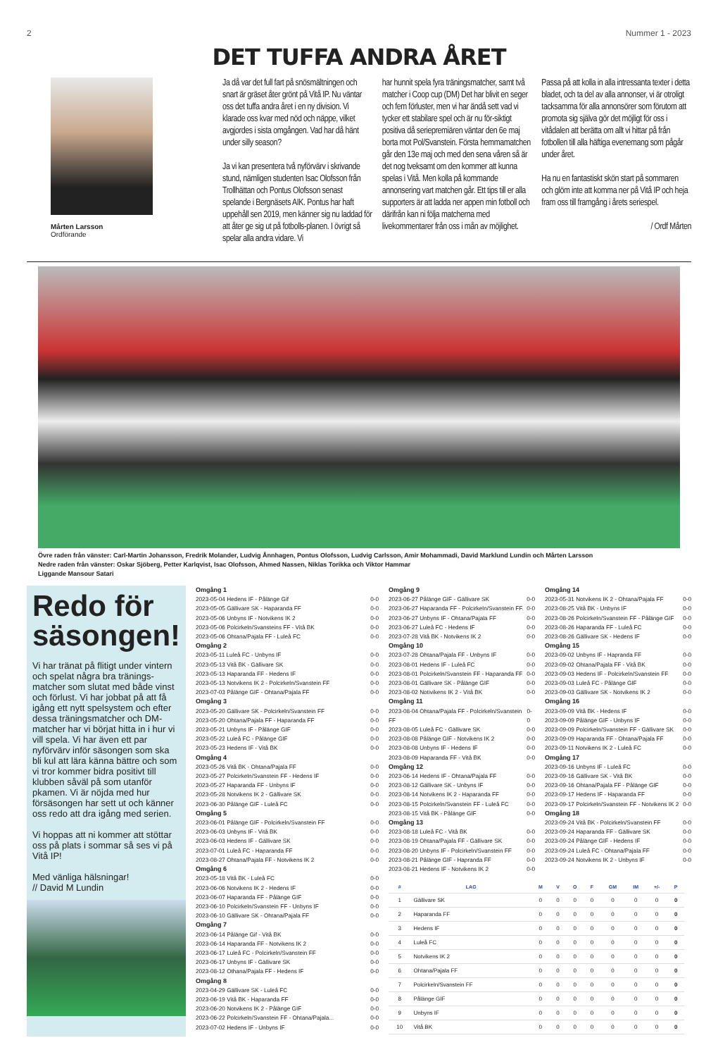2 Nummer 1 - 2023
DET TUFFA ANDRA ÅRET
Mårten Larsson
Ordförande
Ja då var det full fart på snösmältningen och snart är gräset åter grönt på Vitå IP. Nu väntar oss det tuffa andra året i en ny division. Vi klarade oss kvar med nöd och näppe, vilket avgjordes i sista omgången. Vad har då hänt under silly season?
Ja vi kan presentera två nyförvärv i skrivande stund, nämligen studenten Isac Olofsson från Trollhättan och Pontus Olofsson senast spelande i Bergnäsets AIK. Pontus har haft uppehåll sen 2019, men känner sig nu laddad för att åter ge sig ut på fotbolls-planen. I övrigt så spelar alla andra vidare. Vi
har hunnit spela fyra träningsmatcher, samt två matcher i Coop cup (DM) Det har blivit en seger och fem förluster, men vi har ändå sett vad vi tycker ett stabilare spel och är nu för-siktigt positiva då seriepremiären väntar den 6e maj borta mot Pol/Svanstein. Första hemmamatchen går den 13e maj och med den sena våren så är det nog tveksamt om den kommer att kunna spelas i Vitå. Men kolla på kommande annonsering vart matchen går. Ett tips till er alla supporters är att ladda ner appen min fotboll och därifrån kan ni följa matcherna med livekommentarer från oss i mån av möjlighet.
Passa på att kolla in alla intressanta texter i detta bladet, och ta del av alla annonser, vi är otroligt tacksamma för alla annonsörer som förutom att promota sig själva gör det möjligt för oss i vitådalen att berätta om allt vi hittar på från fotbollen till alla häftiga evenemang som pågår under året.
Ha nu en fantastiskt skön start på sommaren och glöm inte att komma ner på Vitå IP och heja fram oss till framgång i årets seriespel.
/ Ordf Mårten
Övre raden från vänster: Carl-Martin Johansson, Fredrik Molander, Ludvig Ånnhagen, Pontus Olofsson, Ludvig Carlsson, Amir Mohammadi, David Marklund Lundin och Mårten Larsson
Nedre raden från vänster: Oskar Sjöberg, Petter Karlqvist, Isac Olofsson, Ahmed Nassen, Niklas Torikka och Viktor Hammar
Liggande Mansour Satari
Redo för säsongen!
Vi har tränat på flitigt under vintern och spelat några bra tränings-matcher som slutat med både vinst och förlust. Vi har jobbat på att få igång ett nytt spelsystem och efter dessa träningsmatcher och DM-matcher har vi börjat hitta in i hur vi vill spela. Vi har även ett par nyförvärv inför säsongen som ska bli kul att lära känna bättre och som vi tror kommer bidra positivt till klubben såväl på som utanför pkamen. Vi är nöjda med hur försäsongen har sett ut och känner oss redo att dra igång med serien.
Vi hoppas att ni kommer att stöttar oss på plats i sommar så ses vi på Vitå IP!
Med vänliga hälsningar!
// David M Lundin
Omgång 1
2023-05-04 Hedens IF - Pålänge Gif 0-0
2023-05-05 Gällivare SK - Haparanda FF 0-0
2023-05-06 Unbyns IF - Notvikens IK 2 0-0
2023-05-06 Polcirkeln/Svansteins FF - Vitå BK 0-0
2023-05-06 Ohtana/Pajala FF - Luleå FC 0-0
Omgång 2
2023-05-11 Luleå FC - Unbyns IF 0-0
2023-05-13 Vitå BK - Gällivare SK 0-0
2023-05-13 Haparanda FF - Hedens IF 0-0
2023-05-13 Notvikens IK 2 - Polcirkeln/Svanstein FF 0-0
2023-07-03 Pålänge GIF - Ohtana/Pajala FF 0-0
Omgång 3
2023-05-20 Gällivare SK - Polcirkeln/Svanstein FF 0-0
2023-05-20 Ohtana/Pajala FF - Haparanda FF 0-0
2023-05-21 Unbyns IF - Pålänge GIF 0-0
2023-05-22 Luleå FC - Pålänge GIF 0-0
2023-05-23 Hedens IF - Vitå BK 0-0
Omgång 4
2023-05-26 Vitå BK - Ohtana/Pajala FF 0-0
2023-05-27 Polcirkeln/Svanstein FF - Hedens IF 0-0
2023-05-27 Haparanda FF - Unbyns IF 0-0
2023-05-28 Notvikens IK 2 - Gällivare SK 0-0
2023-06-30 Pålänge GIF - Luleå FC 0-0
Omgång 5
2023-06-01 Pålänge GIF - Polcirkeln/Svanstein FF 0-0
2023-06-03 Unbyns IF - Vitå BK 0-0
2023-06-03 Hedens IF - Gällivare SK 0-0
2023-07-01 Luleå FC - Haparanda FF 0-0
2023-08-27 Ohtana/Pajala FF - Notvikens IK 2 0-0
Omgång 6
2023-05-18 Vitå BK - Luleå FC 0-0
2023-06-06 Notvikens IK 2 - Hedens IF 0-0
2023-06-07 Haparanda FF - Pålänge GIF 0-0
2023-06-10 Polcirkeln/Svanstein FF - Unbyns IF 0-0
2023-06-10 Gällivare SK - Ohtana/Pajala FF 0-0
Omgång 7
2023-06-14 Pålänge Gif - Vitå BK 0-0
2023-06-14 Haparanda FF - Notvikens IK 2 0-0
2023-06-17 Luleå FC - Polcirkeln/Svanstein FF 0-0
2023-06-17 Unbyns IF - Gällivare SK 0-0
2023-08-12 Othana/Pajala FF - Hedens IF 0-0
Omgång 8
2023-04-29 Gällivare SK - Luleå FC 0-0
2023-06-19 Vitå BK - Haparanda FF 0-0
2023-06-20 Notvikens IK 2 - Pålänge GIF 0-0
2023-06-22 Polcirkeln/Svanstein FF - Ohtana/Pajala... 0-0
2023-07-02 Hedens IF - Unbyns IF 0-0
Omgång 9
2023-06-27 Pålänge GIF - Gällivare SK 0-0
2023-06-27 Haparanda FF - Polcirkeln/Svanstein FF. 0-0
2023-06-27 Unbyns IF - Ohtana/Pajala FF 0-0
2023-06-27 Luleå FC - Hedens IF 0-0
2023-07-28 Vitå BK - Notvikens IK 2 0-0
Omgång 10
2023-07-28 Ohtana/Pajala FF - Unbyns IF 0-0
2023-08-01 Hedens IF - Luleå FC 0-0
2023-08-01 Polcirkeln/Svanstein FF - Haparanda FF 0-0
2023-08-01 Gällivare SK - Pålänge GIF 0-0
2023-08-02 Notivikens IK 2 - Vitå BK 0-0
Omgång 11
2023-08-04 Ohtana/Pajala FF - Polcirkeln/Svanstein FF 0-0
2023-08-05 Luleå FC - Gällivare SK 0-0
2023-08-08 Pålänge GIF - Notvikens IK 2 0-0
2023-08-08 Unbyns IF - Hedens IF 0-0
2023-08-09 Haparanda FF - Vitå BK 0-0
Omgång 12
2023-06-14 Hedens IF - Ohtana/Pajala FF 0-0
2023-08-12 Gällivare SK - Unbyns IF 0-0
2023-08-14 Notvikens IK 2 - Haparanda FF 0-0
2023-08-15 Polcirkeln/Svanstein FF - Luleå FC 0-0
2023-08-15 Vitå BK - Pålänge GIF 0-0
Omgång 13
2023-08-18 Luleå FC - Vitå BK 0-0
2023-08-19 Ohtana/Pajala FF - Gällivare SK 0-0
2023-08-20 Unbyns IF - Polcirkeln/Svanstein FF 0-0
2023-08-21 Pålänge GIF - Hapranda FF 0-0
2023-08-21 Hedens IF - Notvikens IK 2 0-0
Omgång 14
2023-05-31 Notvikens IK 2 - Ohtana/Pajala FF 0-0
2023-08-25 Vitå BK - Unbyns IF 0-0
2023-08-26 Polcirkeln/Svanstein FF - Pålänge GIF 0-0
2023-08-26 Haparanda FF - Luleå FC 0-0
2023-08-26 Gällivare SK - Hedens IF 0-0
Omgång 15
2023-09-02 Unbyns IF - Hapranda FF 0-0
2023-09-02 Ohtana/Pajala FF - Vitå BK 0-0
2023-09-03 Hedens IF - Polcirkeln/Svanstein FF 0-0
2023-09-03 Luleå FC - Pålänge GIF 0-0
2023-09-03 Gällivare SK - Notvikens IK 2 0-0
Omgång 16
2023-09-09 Vitå BK - Hedens IF 0-0
2023-09-09 Pålänge GIF - Unbyns IF 0-0
2023-09-09 Polcirkeln/Svanstein FF - Gällivare SK 0-0
2023-09-09 Haparanda FF - Ohtana/Pajala FF 0-0
2023-09-11 Notvikens IK 2 - Luleå FC 0-0
Omgång 17
2023-09-16 Unbyns IF - Luleå FC 0-0
2023-09-16 Gällivare SK - Vitå BK 0-0
2023-09-16 Ohtana/Pajala FF - Pålänge GIF 0-0
2023-09-17 Hedens IF - Haparanda FF 0-0
2023-09-17 Polcirkeln/Svanstein FF - Notvikens IK 2 0-0
Omgång 18
2023-09-24 Vitå BK - Polcirkeln/Svanstein FF 0-0
2023-09-24 Haparanda FF - Gällivare SK 0-0
2023-09-24 Pålänge GIF - Hedens IF 0-0
2023-09-24 Luleå FC - Ohtana/Pajala FF 0-0
2023-09-24 Notvikens IK 2 - Unbyns IF 0-0
| # | LAG | M | V | O | F | GM | IM | +/- | P |
| --- | --- | --- | --- | --- | --- | --- | --- | --- | --- |
| 1 | Gällivare SK | 0 | 0 | 0 | 0 | 0 | 0 | 0 | 0 |
| 2 | Haparanda FF | 0 | 0 | 0 | 0 | 0 | 0 | 0 | 0 |
| 3 | Hedens IF | 0 | 0 | 0 | 0 | 0 | 0 | 0 | 0 |
| 4 | Luleå FC | 0 | 0 | 0 | 0 | 0 | 0 | 0 | 0 |
| 5 | Notvikens IK 2 | 0 | 0 | 0 | 0 | 0 | 0 | 0 | 0 |
| 6 | Ohtana/Pajala FF | 0 | 0 | 0 | 0 | 0 | 0 | 0 | 0 |
| 7 | Polcirkeln/Svanstein FF | 0 | 0 | 0 | 0 | 0 | 0 | 0 | 0 |
| 8 | Pålänge GIF | 0 | 0 | 0 | 0 | 0 | 0 | 0 | 0 |
| 9 | Unbyns IF | 0 | 0 | 0 | 0 | 0 | 0 | 0 | 0 |
| 10 | Vitå BK | 0 | 0 | 0 | 0 | 0 | 0 | 0 | 0 |